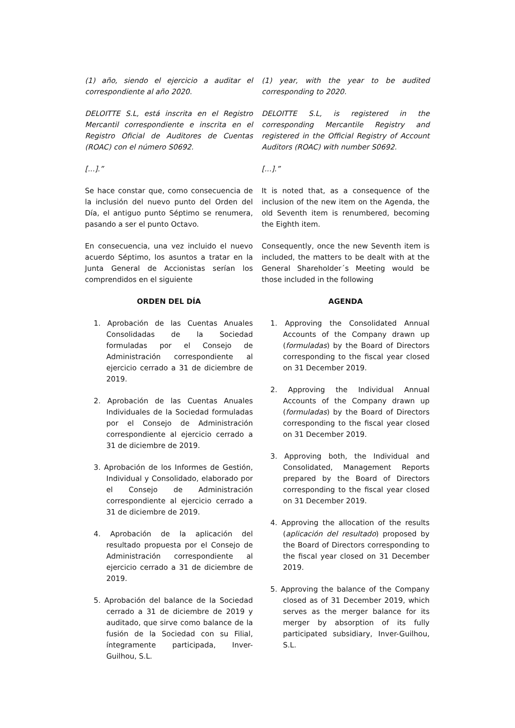(1) año, siendo el ejercicio a auditar el correspondiente al año 2020.
(1) year, with the year to be audited corresponding to 2020.
DELOITTE S.L, está inscrita en el Registro Mercantil correspondiente e inscrita en el Registro Oficial de Auditores de Cuentas (ROAC) con el número S0692.
DELOITTE S.L, is registered in the corresponding Mercantile Registry and registered in the Official Registry of Account Auditors (ROAC) with number S0692.
[...].” [...].”
Se hace constar que, como consecuencia de la inclusión del nuevo punto del Orden del Día, el antiguo punto Séptimo se renumera, pasando a ser el punto Octavo.
It is noted that, as a consequence of the inclusion of the new item on the Agenda, the old Seventh item is renumbered, becoming the Eighth item.
En consecuencia, una vez incluido el nuevo acuerdo Séptimo, los asuntos a tratar en la Junta General de Accionistas serían los comprendidos en el siguiente
Consequently, once the new Seventh item is included, the matters to be dealt with at the General Shareholder´s Meeting would be those included in the following
ORDEN DEL DÍA AGENDA
1. Aprobación de las Cuentas Anuales Consolidadas de la Sociedad formuladas por el Consejo de Administración correspondiente al ejercicio cerrado a 31 de diciembre de 2019.
2. Aprobación de las Cuentas Anuales Individuales de la Sociedad formuladas por el Consejo de Administración correspondiente al ejercicio cerrado a 31 de diciembre de 2019.
3. Aprobación de los Informes de Gestión, Individual y Consolidado, elaborado por el Consejo de Administración correspondiente al ejercicio cerrado a 31 de diciembre de 2019.
4. Aprobación de la aplicación del resultado propuesta por el Consejo de Administración correspondiente al ejercicio cerrado a 31 de diciembre de 2019.
5. Aprobación del balance de la Sociedad cerrado a 31 de diciembre de 2019 y auditado, que sirve como balance de la fusión de la Sociedad con su Filial, íntegramente participada, Inver-Guilhou, S.L.
1. Approving the Consolidated Annual Accounts of the Company drawn up (formuladas) by the Board of Directors corresponding to the fiscal year closed on 31 December 2019.
2. Approving the Individual Annual Accounts of the Company drawn up (formuladas) by the Board of Directors corresponding to the fiscal year closed on 31 December 2019.
3. Approving both, the Individual and Consolidated, Management Reports prepared by the Board of Directors corresponding to the fiscal year closed on 31 December 2019.
4. Approving the allocation of the results (aplicación del resultado) proposed by the Board of Directors corresponding to the fiscal year closed on 31 December 2019.
5. Approving the balance of the Company closed as of 31 December 2019, which serves as the merger balance for its merger by absorption of its fully participated subsidiary, Inver-Guilhou, S.L.